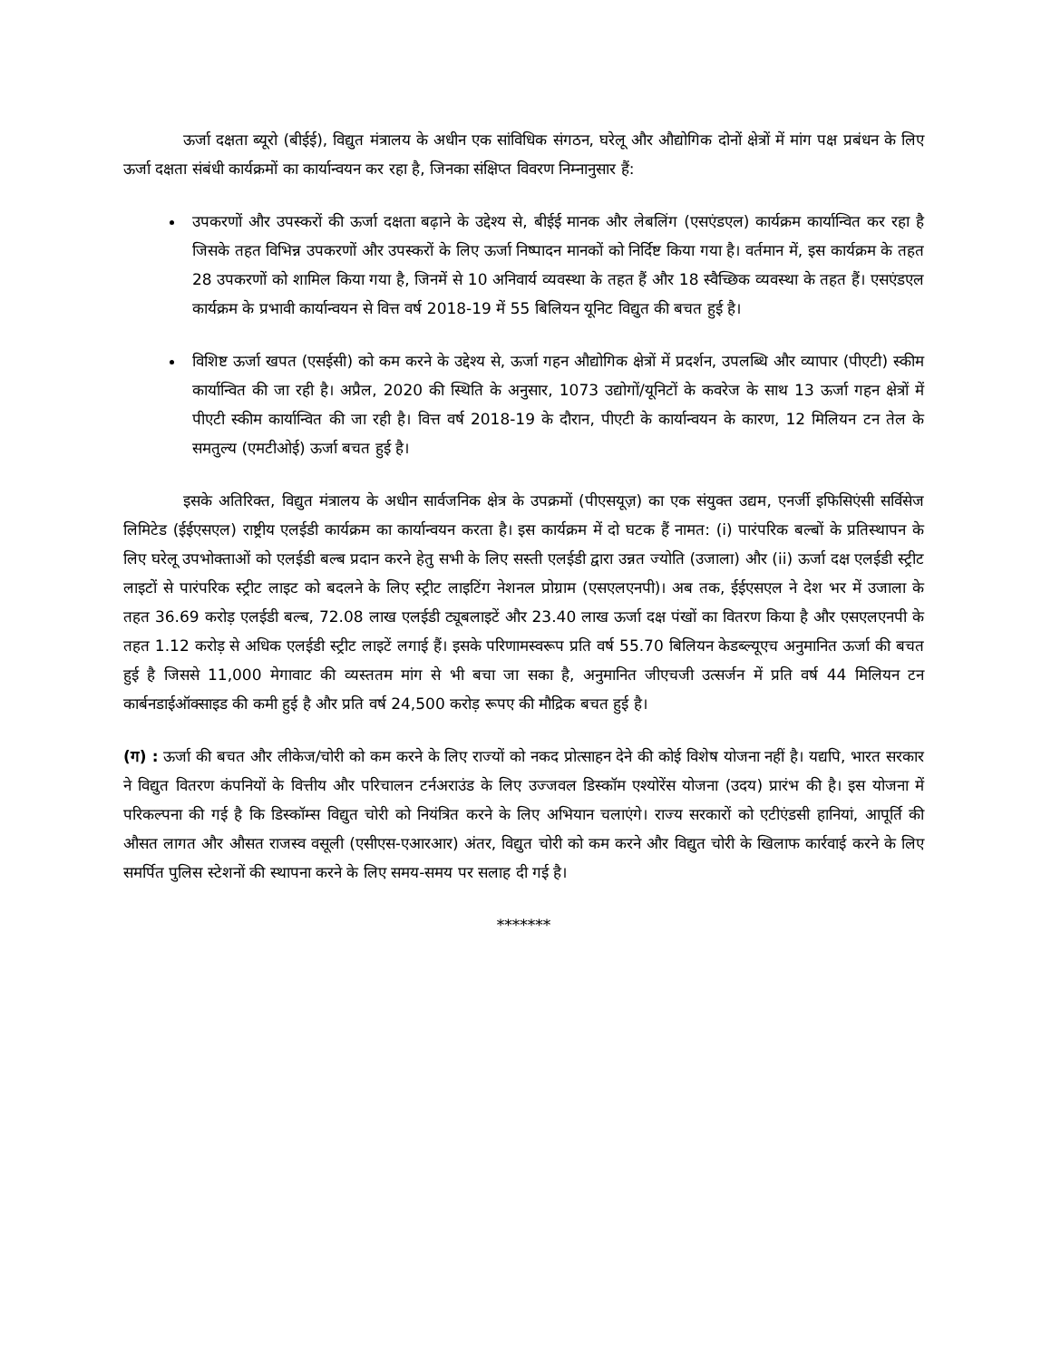ऊर्जा दक्षता ब्यूरो (बीईई), विद्युत मंत्रालय के अधीन एक सांविधिक संगठन, घरेलू और औद्योगिक दोनों क्षेत्रों में मांग पक्ष प्रबंधन के लिए ऊर्जा दक्षता संबंधी कार्यक्रमों का कार्यान्वयन कर रहा है, जिनका संक्षिप्त विवरण निम्नानुसार हैं:
उपकरणों और उपस्करों की ऊर्जा दक्षता बढ़ाने के उद्देश्य से, बीईई मानक और लेबलिंग (एसएंडएल) कार्यक्रम कार्यान्वित कर रहा है जिसके तहत विभिन्न उपकरणों और उपस्करों के लिए ऊर्जा निष्पादन मानकों को निर्दिष्ट किया गया है। वर्तमान में, इस कार्यक्रम के तहत 28 उपकरणों को शामिल किया गया है, जिनमें से 10 अनिवार्य व्यवस्था के तहत हैं और 18 स्वैच्छिक व्यवस्था के तहत हैं। एसएंडएल कार्यक्रम के प्रभावी कार्यान्वयन से वित्त वर्ष 2018-19 में 55 बिलियन यूनिट विद्युत की बचत हुई है।
विशिष्ट ऊर्जा खपत (एसईसी) को कम करने के उद्देश्य से, ऊर्जा गहन औद्योगिक क्षेत्रों में प्रदर्शन, उपलब्धि और व्यापार (पीएटी) स्कीम कार्यान्वित की जा रही है। अप्रैल, 2020 की स्थिति के अनुसार, 1073 उद्योगों/यूनिटों के कवरेज के साथ 13 ऊर्जा गहन क्षेत्रों में पीएटी स्कीम कार्यान्वित की जा रही है। वित्त वर्ष 2018-19 के दौरान, पीएटी के कार्यान्वयन के कारण, 12 मिलियन टन तेल के समतुल्य (एमटीओई) ऊर्जा बचत हुई है।
इसके अतिरिक्त, विद्युत मंत्रालय के अधीन सार्वजनिक क्षेत्र के उपक्रमों (पीएसयूज़) का एक संयुक्त उद्यम, एनर्जी इफिसिएंसी सर्विसेज लिमिटेड (ईईएसएल) राष्ट्रीय एलईडी कार्यक्रम का कार्यान्वयन करता है। इस कार्यक्रम में दो घटक हैं नामत: (i) पारंपरिक बल्बों के प्रतिस्थापन के लिए घरेलू उपभोक्ताओं को एलईडी बल्ब प्रदान करने हेतु सभी के लिए सस्ती एलईडी द्वारा उन्नत ज्योति (उजाला) और (ii) ऊर्जा दक्ष एलईडी स्ट्रीट लाइटों से पारंपरिक स्ट्रीट लाइट को बदलने के लिए स्ट्रीट लाइटिंग नेशनल प्रोग्राम (एसएलएनपी)। अब तक, ईईएसएल ने देश भर में उजाला के तहत 36.69 करोड़ एलईडी बल्ब, 72.08 लाख एलईडी ट्यूबलाइटें और 23.40 लाख ऊर्जा दक्ष पंखों का वितरण किया है और एसएलएनपी के तहत 1.12 करोड़ से अधिक एलईडी स्ट्रीट लाइटें लगाई हैं। इसके परिणामस्वरूप प्रति वर्ष 55.70 बिलियन केडब्ल्यूएच अनुमानित ऊर्जा की बचत हुई है जिससे 11,000 मेगावाट की व्यस्ततम मांग से भी बचा जा सका है, अनुमानित जीएचजी उत्सर्जन में प्रति वर्ष 44 मिलियन टन कार्बनडाईऑक्साइड की कमी हुई है और प्रति वर्ष 24,500 करोड़ रूपए की मौद्रिक बचत हुई है।
(ग) : ऊर्जा की बचत और लीकेज/चोरी को कम करने के लिए राज्यों को नकद प्रोत्साहन देने की कोई विशेष योजना नहीं है। यद्यपि, भारत सरकार ने विद्युत वितरण कंपनियों के वित्तीय और परिचालन टर्नअराउंड के लिए उज्जवल डिस्कॉम एश्योरेंस योजना (उदय) प्रारंभ की है। इस योजना में परिकल्पना की गई है कि डिस्कॉम्स विद्युत चोरी को नियंत्रित करने के लिए अभियान चलाएंगे। राज्य सरकारों को एटीएंडसी हानियां, आपूर्ति की औसत लागत और औसत राजस्व वसूली (एसीएस-एआरआर) अंतर, विद्युत चोरी को कम करने और विद्युत चोरी के खिलाफ कार्रवाई करने के लिए समर्पित पुलिस स्टेशनों की स्थापना करने के लिए समय-समय पर सलाह दी गई है।
*******